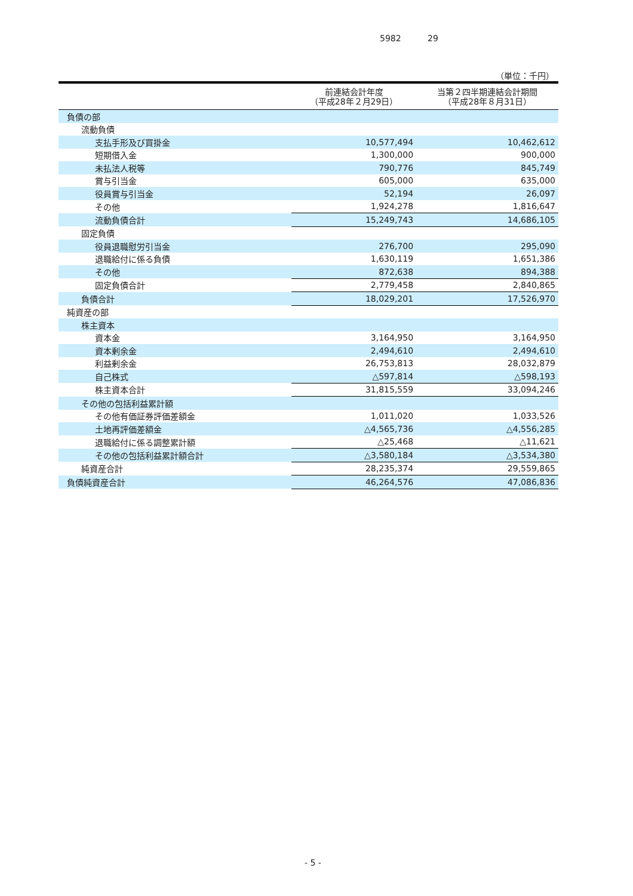5982 29
（単位：千円）
| | 前連結会計年度 （平成28年２月29日） | 当第２四半期連結会計期間 （平成28年８月31日） |
| --- | --- | --- |
| 負債の部 | | |
| 流動負債 | | |
| 支払手形及び買掛金 | 10,577,494 | 10,462,612 |
| 短期借入金 | 1,300,000 | 900,000 |
| 未払法人税等 | 790,776 | 845,749 |
| 賞与引当金 | 605,000 | 635,000 |
| 役員賞与引当金 | 52,194 | 26,097 |
| その他 | 1,924,278 | 1,816,647 |
| 流動負債合計 | 15,249,743 | 14,686,105 |
| 固定負債 | | |
| 役員退職慰労引当金 | 276,700 | 295,090 |
| 退職給付に係る負債 | 1,630,119 | 1,651,386 |
| その他 | 872,638 | 894,388 |
| 固定負債合計 | 2,779,458 | 2,840,865 |
| 負債合計 | 18,029,201 | 17,526,970 |
| 純資産の部 | | |
| 株主資本 | | |
| 資本金 | 3,164,950 | 3,164,950 |
| 資本剰余金 | 2,494,610 | 2,494,610 |
| 利益剰余金 | 26,753,813 | 28,032,879 |
| 自己株式 | △597,814 | △598,193 |
| 株主資本合計 | 31,815,559 | 33,094,246 |
| その他の包括利益累計額 | | |
| その他有価証券評価差額金 | 1,011,020 | 1,033,526 |
| 土地再評価差額金 | △4,565,736 | △4,556,285 |
| 退職給付に係る調整累計額 | △25,468 | △11,621 |
| その他の包括利益累計額合計 | △3,580,184 | △3,534,380 |
| 純資産合計 | 28,235,374 | 29,559,865 |
| 負債純資産合計 | 46,264,576 | 47,086,836 |
- 5 -